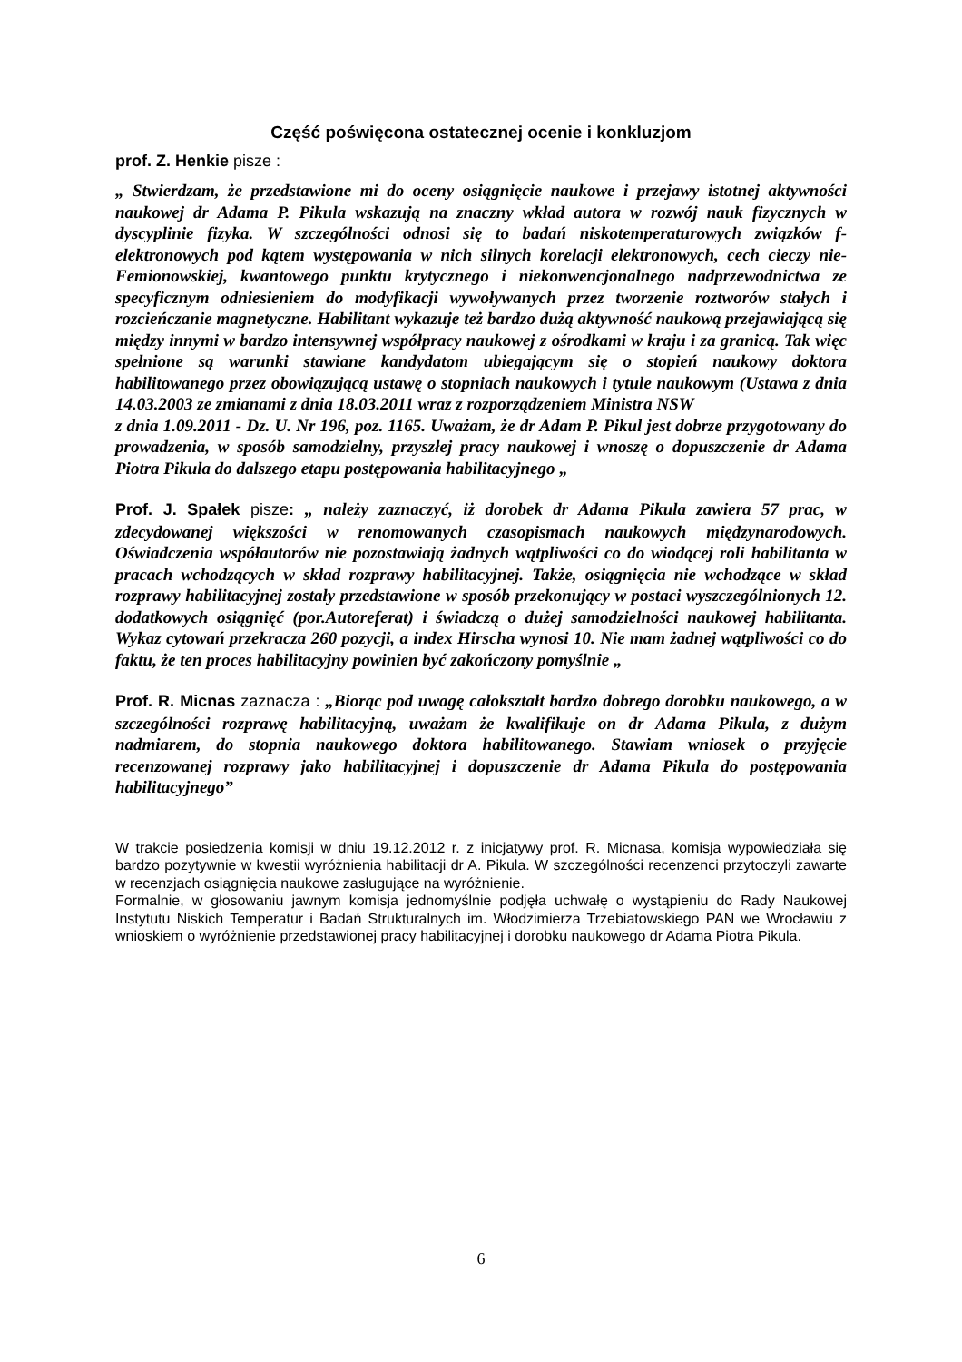Część poświęcona ostatecznej ocenie i konkluzjom
prof. Z. Henkie pisze :
„ Stwierdzam, że przedstawione mi do oceny osiągnięcie naukowe i przejawy istotnej aktywności naukowej dr Adama P. Pikula wskazują na znaczny wkład autora w rozwój nauk fizycznych w dyscyplinie fizyka. W szczególności odnosi się to badań niskotemperaturowych związków f-elektronowych pod kątem występowania w nich silnych korelacji elektronowych, cech cieczy nie-Femionowskiej, kwantowego punktu krytycznego i niekonwencjonalnego nadprzewodnictwa ze specyficznym odniesieniem do modyfikacji wywoływanych przez tworzenie roztworów stałych i rozcieńczanie magnetyczne. Habilitant wykazuje też bardzo dużą aktywność naukową przejawiającą się między innymi w bardzo intensywnej współpracy naukowej z ośrodkami w kraju i za granicą. Tak więc spełnione są warunki stawiane kandydatom ubiegającym się o stopień naukowy doktora habilitowanego przez obowiązującą ustawę o stopniach naukowych i tytule naukowym (Ustawa z dnia 14.03.2003 ze zmianami z dnia 18.03.2011 wraz z rozporządzeniem Ministra NSW
z dnia 1.09.2011 - Dz. U. Nr 196, poz. 1165. Uważam, że dr Adam P. Pikul jest dobrze przygotowany do prowadzenia, w sposób samodzielny, przyszłej pracy naukowej i wnoszę o dopuszczenie dr Adama Piotra Pikula do dalszego etapu postępowania habilitacyjnego „
Prof. J. Spałek pisze: „ należy zaznaczyć, iż dorobek dr Adama Pikula zawiera 57 prac, w zdecydowanej większości w renomowanych czasopismach naukowych międzynarodowych. Oświadczenia współautorów nie pozostawiają żadnych wątpliwości co do wiodącej roli habilitanta w pracach wchodzących w skład rozprawy habilitacyjnej. Także, osiągnięcia nie wchodzące w skład rozprawy habilitacyjnej zostały przedstawione w sposób przekonujący w postaci wyszczególnionych 12. dodatkowych osiągnięć (por.Autoreferat) i świadczą o dużej samodzielności naukowej habilitanta. Wykaz cytowań przekracza 260 pozycji, a index Hirscha wynosi 10. Nie mam żadnej wątpliwości co do faktu, że ten proces habilitacyjny powinien być zakończony pomyślnie „
Prof. R. Micnas zaznacza : „Biorąc pod uwagę całokształt bardzo dobrego dorobku naukowego, a w szczególności rozprawę habilitacyjną, uważam że kwalifikuje on dr Adama Pikula, z dużym nadmiarem, do stopnia naukowego doktora habilitowanego. Stawiam wniosek o przyjęcie recenzowanej rozprawy jako habilitacyjnej i dopuszczenie dr Adama Pikula do postępowania habilitacyjnego”
W trakcie posiedzenia komisji w dniu 19.12.2012 r. z inicjatywy prof. R. Micnasa, komisja wypowiedziała się bardzo pozytywnie w kwestii wyróżnienia habilitacji dr A. Pikula. W szczególności recenzenci przytoczyli zawarte w recenzjach osiągnięcia naukowe zasługujące na wyróżnienie.
Formalnie, w głosowaniu jawnym komisja jednomyślnie podjęła uchwałę o wystąpieniu do Rady Naukowej Instytutu Niskich Temperatur i Badań Strukturalnych im. Włodzimierza Trzebiatowskiego PAN we Wrocławiu z wnioskiem o wyróżnienie przedstawionej pracy habilitacyjnej i dorobku naukowego dr Adama Piotra Pikula.
6